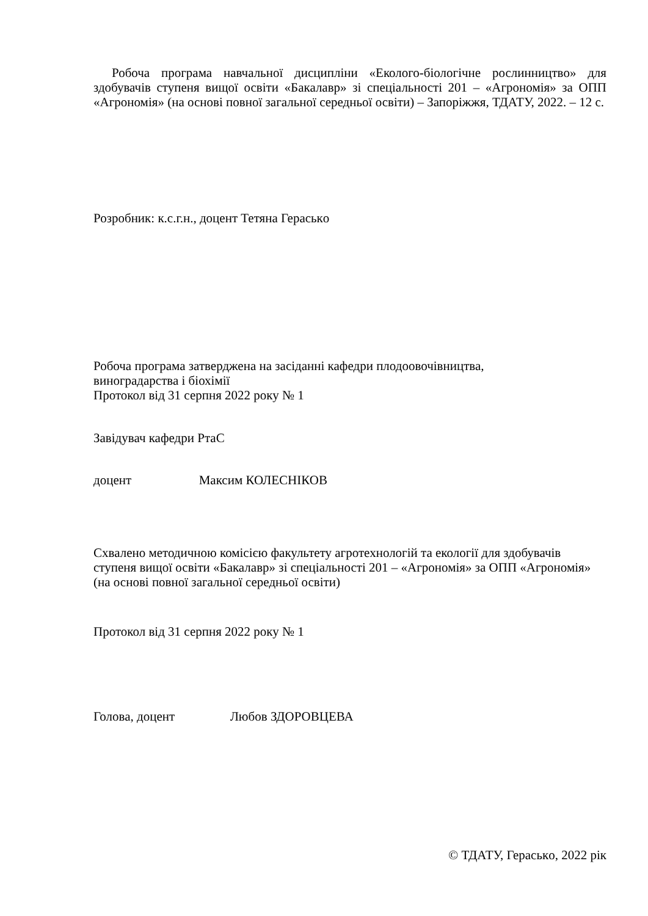Робоча програма навчальної дисципліни «Еколого-біологічне рослинництво» для здобувачів ступеня вищої освіти «Бакалавр» зі спеціальності 201 – «Агрономія» за ОПП «Агрономія» (на основі повної загальної середньої освіти) – Запоріжжя, ТДАТУ, 2022. – 12 с.
Розробник: к.с.г.н., доцент Тетяна Гераськo
Робоча програма затверджена на засіданні кафедри плодоовочівництва,
виноградарства і біохімії
Протокол від 31 серпня 2022 року № 1
Завідувач кафедри РтаС
доцент Максим КОЛЕСНІКОВ
Схвалено методичною комісією факультету агротехнологій та екології для здобувачів ступеня вищої освіти «Бакалавр» зі спеціальності 201 – «Агрономія» за ОПП «Агрономія» (на основі повної загальної середньої освіти)
Протокол від 31 серпня 2022 року № 1
Голова, доцент Любов ЗДОРОВЦЕВА
© ТДАТУ, Гераськo, 2022 рік